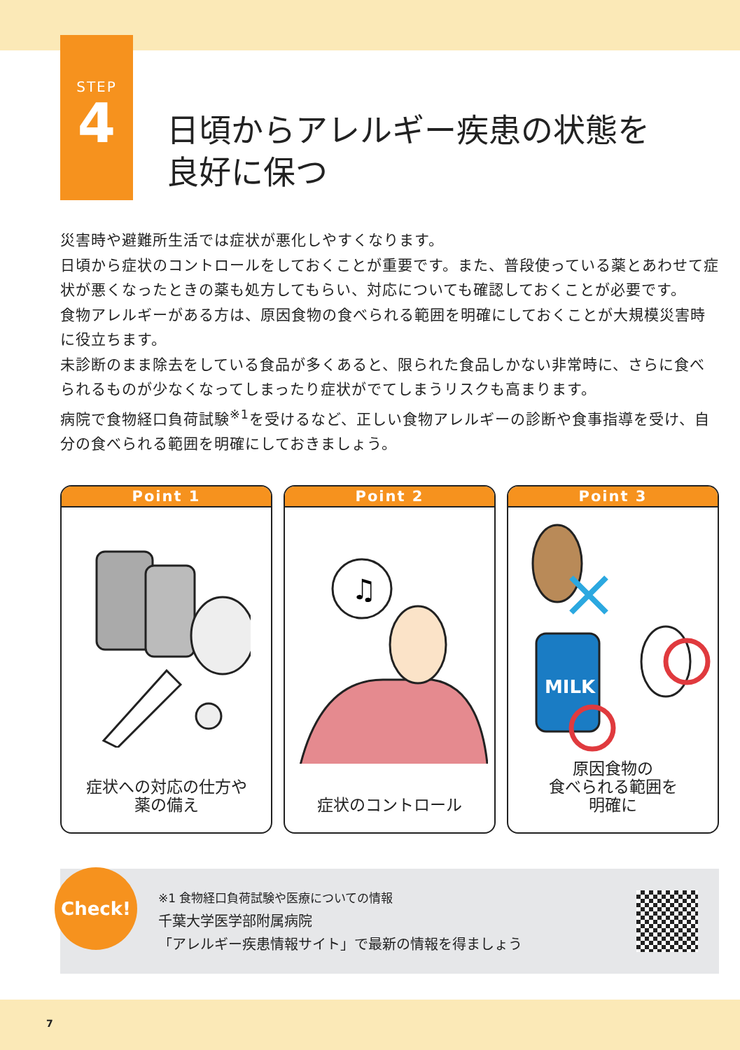STEP
4
日頃からアレルギー疾患の状態を
良好に保つ
災害時や避難所生活では症状が悪化しやすくなります。
日頃から症状のコントロールをしておくことが重要です。また、普段使っている薬とあわせて症状が悪くなったときの薬も処方してもらい、対応についても確認しておくことが必要です。
食物アレルギーがある方は、原因食物の食べられる範囲を明確にしておくことが大規模災害時に役立ちます。
未診断のまま除去をしている食品が多くあると、限られた食品しかない非常時に、さらに食べられるものが少なくなってしまったり症状がでてしまうリスクも高まります。
病院で食物経口負荷試験<sup>※1</sup>を受けるなど、正しい食物アレルギーの診断や食事指導を受け、自分の食べられる範囲を明確にしておきましょう。
Point 1
症状への対応の仕方や
薬の備え
Point 2
♫
症状のコントロール
Point 3
MILK
原因食物の
食べられる範囲を
明確に
Check!
※1 食物経口負荷試験や医療についての情報
千葉大学医学部附属病院
「アレルギー疾患情報サイト」で最新の情報を得ましょう
7